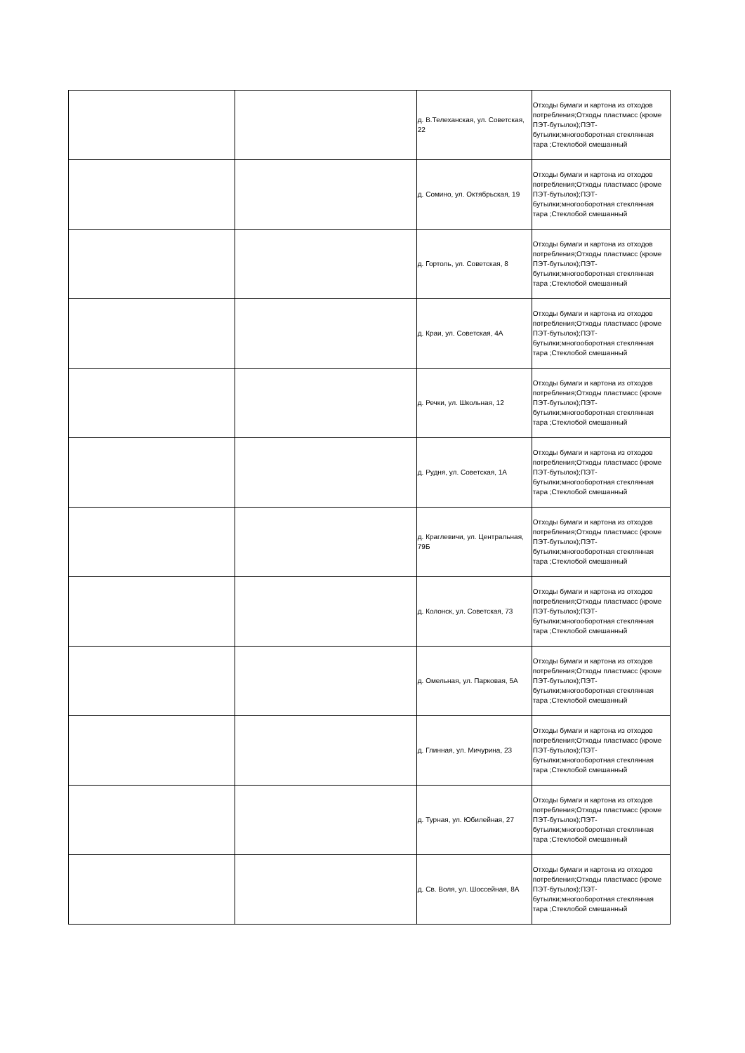| | | д. В.Телеханская, ул. Советская, 22 | Отходы бумаги и картона из отходов потребления;Отходы пластмасс (кроме ПЭТ-бутылок);ПЭТ-бутылки;многооборотная стеклянная тара ;Стеклобой смешанный |
| | | д. Сомино, ул. Октябрьская, 19 | Отходы бумаги и картона из отходов потребления;Отходы пластмасс (кроме ПЭТ-бутылок);ПЭТ-бутылки;многооборотная стеклянная тара ;Стеклобой смешанный |
| | | д. Гортоль, ул. Советская, 8 | Отходы бумаги и картона из отходов потребления;Отходы пластмасс (кроме ПЭТ-бутылок);ПЭТ-бутылки;многооборотная стеклянная тара ;Стеклобой смешанный |
| | | д. Краи, ул. Советская, 4А | Отходы бумаги и картона из отходов потребления;Отходы пластмасс (кроме ПЭТ-бутылок);ПЭТ-бутылки;многооборотная стеклянная тара ;Стеклобой смешанный |
| | | д. Речки, ул. Школьная, 12 | Отходы бумаги и картона из отходов потребления;Отходы пластмасс (кроме ПЭТ-бутылок);ПЭТ-бутылки;многооборотная стеклянная тара ;Стеклобой смешанный |
| | | д. Рудня, ул. Советская, 1А | Отходы бумаги и картона из отходов потребления;Отходы пластмасс (кроме ПЭТ-бутылок);ПЭТ-бутылки;многооборотная стеклянная тара ;Стеклобой смешанный |
| | | д. Краглевичи, ул. Центральная, 79Б | Отходы бумаги и картона из отходов потребления;Отходы пластмасс (кроме ПЭТ-бутылок);ПЭТ-бутылки;многооборотная стеклянная тара ;Стеклобой смешанный |
| | | д. Колонск, ул. Советская, 73 | Отходы бумаги и картона из отходов потребления;Отходы пластмасс (кроме ПЭТ-бутылок);ПЭТ-бутылки;многооборотная стеклянная тара ;Стеклобой смешанный |
| | | д. Омельная, ул. Парковая, 5А | Отходы бумаги и картона из отходов потребления;Отходы пластмасс (кроме ПЭТ-бутылок);ПЭТ-бутылки;многооборотная стеклянная тара ;Стеклобой смешанный |
| | | д. Глинная, ул. Мичурина, 23 | Отходы бумаги и картона из отходов потребления;Отходы пластмасс (кроме ПЭТ-бутылок);ПЭТ-бутылки;многооборотная стеклянная тара ;Стеклобой смешанный |
| | | д. Турная, ул. Юбилейная, 27 | Отходы бумаги и картона из отходов потребления;Отходы пластмасс (кроме ПЭТ-бутылок);ПЭТ-бутылки;многооборотная стеклянная тара ;Стеклобой смешанный |
| | | д. Св. Воля, ул. Шоссейная, 8А | Отходы бумаги и картона из отходов потребления;Отходы пластмасс (кроме ПЭТ-бутылок);ПЭТ-бутылки;многооборотная стеклянная тара ;Стеклобой смешанный |